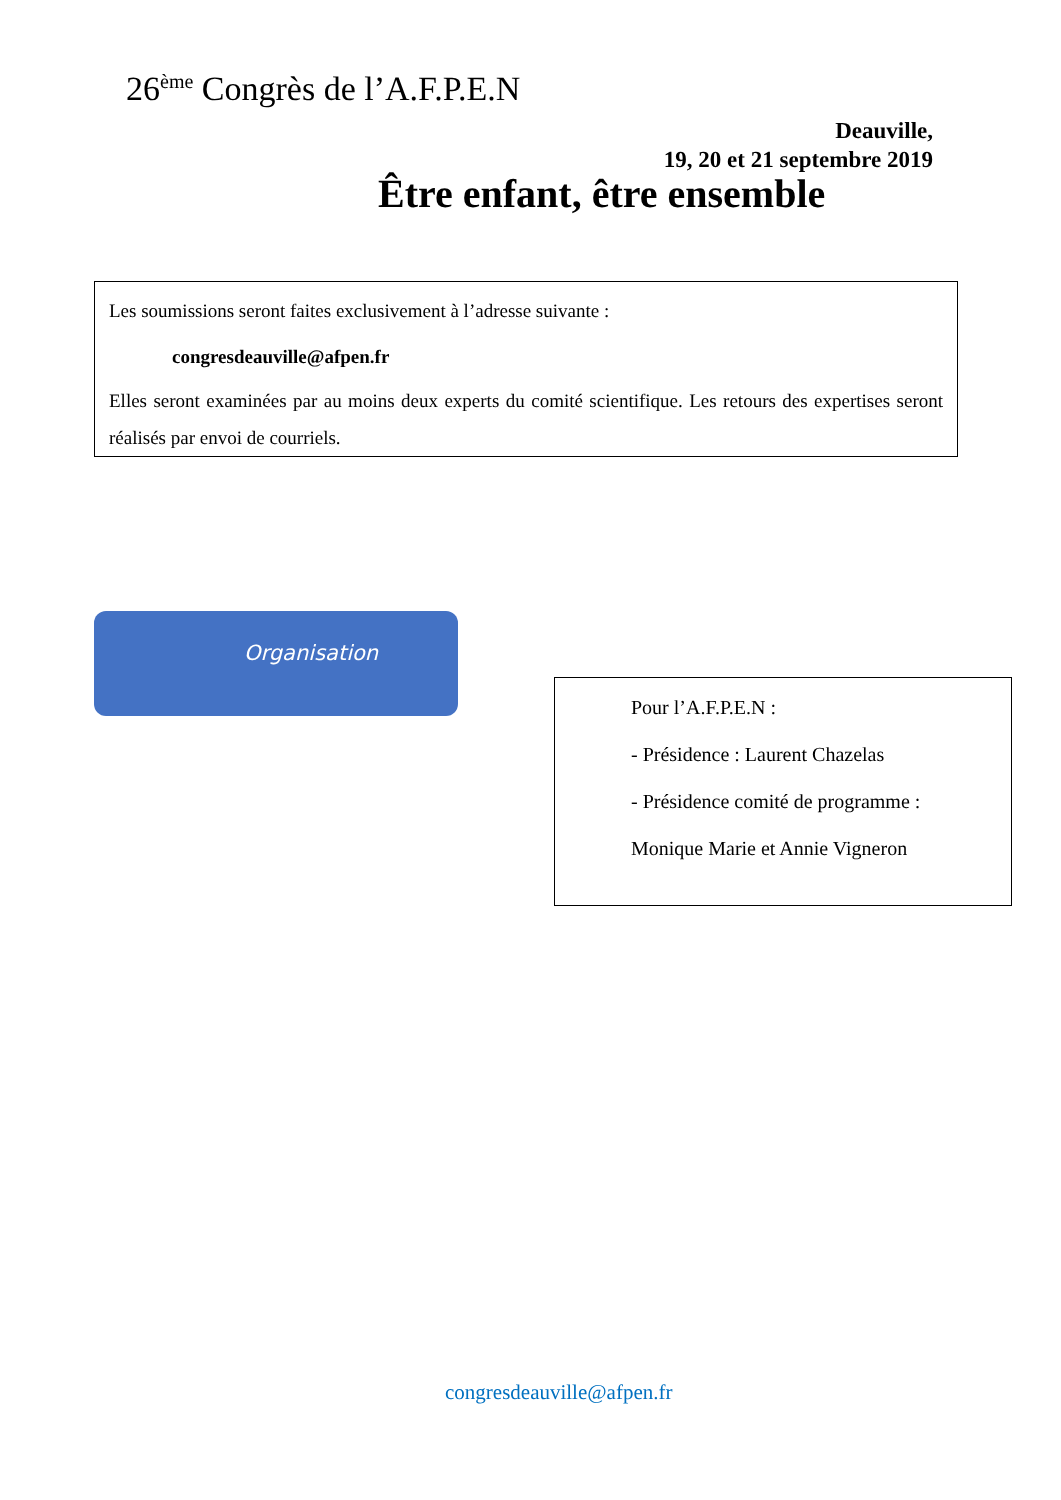26<sup>ème</sup> Congrès de l’A.F.P.E.N
Deauville,
19, 20 et 21 septembre 2019
Être enfant, être ensemble
Les soumissions seront faites exclusivement à l’adresse suivante :
congresdeauville@afpen.fr
Elles seront examinées par au moins deux experts du comité scientifique. Les retours des expertises seront réalisés par envoi de courriels.
Organisation
Pour l’A.F.P.E.N :
- Présidence : Laurent Chazelas
- Présidence comité de programme :
Monique Marie et Annie Vigneron
congresdeauville@afpen.fr